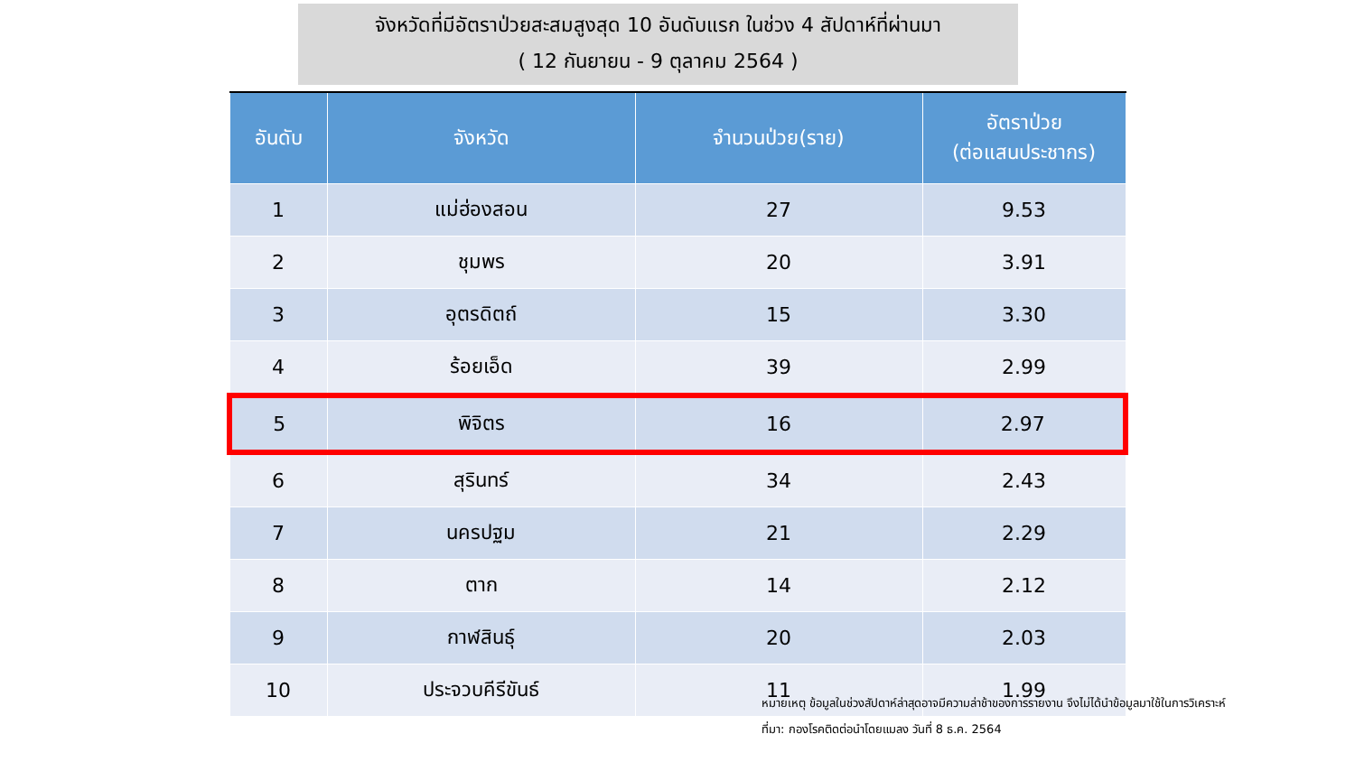จังหวัดที่มีอัตราป่วยสะสมสูงสุด 10 อันดับแรก ในช่วง 4 สัปดาห์ที่ผ่านมา
( 12 กันยายน - 9 ตุลาคม 2564 )
| อันดับ | จังหวัด | จำนวนป่วย(ราย) | อัตราป่วย (ต่อแสนประชากร) |
| --- | --- | --- | --- |
| 1 | แม่ฮ่องสอน | 27 | 9.53 |
| 2 | ชุมพร | 20 | 3.91 |
| 3 | อุตรดิตถ์ | 15 | 3.30 |
| 4 | ร้อยเอ็ด | 39 | 2.99 |
| 5 | พิจิตร | 16 | 2.97 |
| 6 | สุรินทร์ | 34 | 2.43 |
| 7 | นครปฐม | 21 | 2.29 |
| 8 | ตาก | 14 | 2.12 |
| 9 | กาฬสินธุ์ | 20 | 2.03 |
| 10 | ประจวบคีรีขันธ์ | 11 | 1.99 |
หมายเหตุ ข้อมูลในช่วงสัปดาห์ล่าสุดอาจมีความล่าช้าของการรายงาน จึงไม่ได้นำข้อมูลมาใช้ในการวิเคราะห์
ที่มา: กองโรคติดต่อนำโดยแมลง วันที่ 8 ธ.ค. 2564